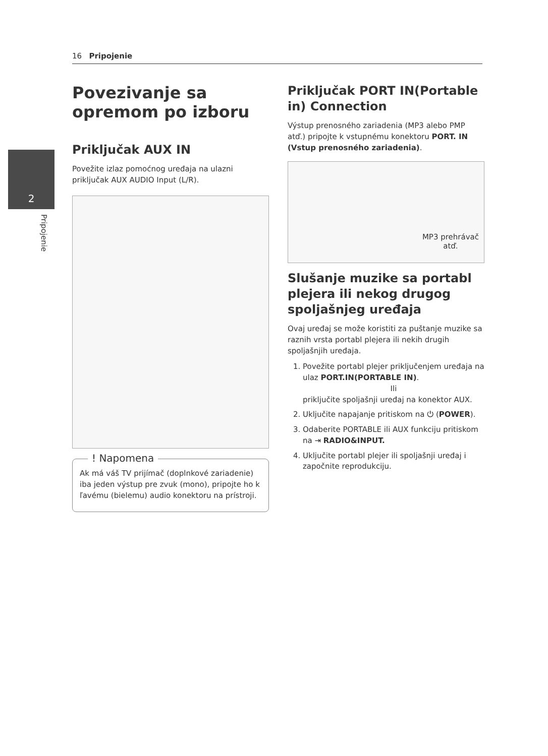16 Pripojenie
2
Pripojenie
Povezivanje sa opremom po izboru
Priključak AUX IN
Povežite izlaz pomoćnog uređaja na ulazni priključak AUX AUDIO Input (L/R).
! Napomena
Ak má váš TV prijímač (doplnkové zariadenie) iba jeden výstup pre zvuk (mono), pripojte ho k ľavému (bielemu) audio konektoru na prístroji.
Priključak PORT IN(Portable in) Connection
Výstup prenosného zariadenia (MP3 alebo PMP atď.) pripojte k vstupnému konektoru PORT. IN (Vstup prenosného zariadenia).
MP3 prehrávač
atď.
Slušanje muzike sa portabl plejera ili nekog drugog spoljašnjeg uređaja
Ovaj uređaj se može koristiti za puštanje muzike sa raznih vrsta portabl plejera ili nekih drugih spoljašnjih uređaja.
1. Povežite portabl plejer priključenjem uređaja na ulaz PORT.IN(PORTABLE IN).
Ili
priključite spoljašnji uređaj na konektor AUX.
2. Uključite napajanje pritiskom na ⏻ (POWER).
3. Odaberite PORTABLE ili AUX funkciju pritiskom na ⇥ RADIO&INPUT.
4. Uključite portabl plejer ili spoljašnji uređaj i započnite reprodukciju.